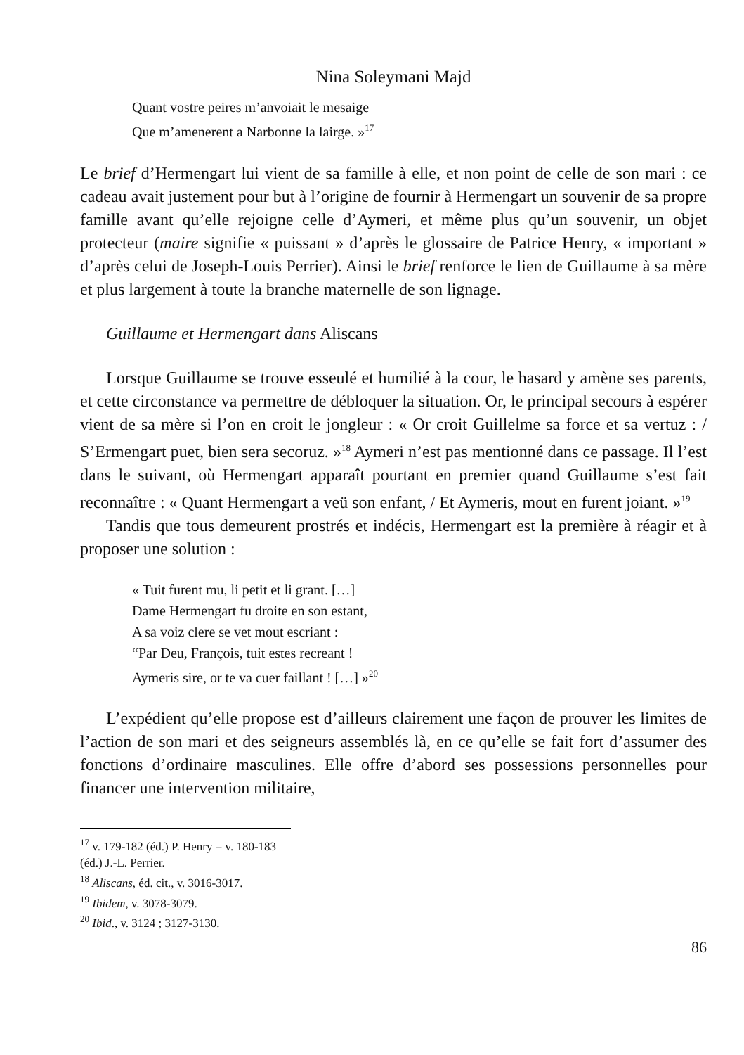Nina Soleymani Majd
Quant vostre peires m’anvoiait le mesaige
Que m’amenerent a Narbonne la lairge. »<sup>17</sup>
Le brief d’Hermengart lui vient de sa famille à elle, et non point de celle de son mari : ce cadeau avait justement pour but à l’origine de fournir à Hermengart un souvenir de sa propre famille avant qu’elle rejoigne celle d’Aymeri, et même plus qu’un souvenir, un objet protecteur (maire signifie « puissant » d’après le glossaire de Patrice Henry, « important » d’après celui de Joseph-Louis Perrier). Ainsi le brief renforce le lien de Guillaume à sa mère et plus largement à toute la branche maternelle de son lignage.
Guillaume et Hermengart dans Aliscans
Lorsque Guillaume se trouve esseulé et humilié à la cour, le hasard y amène ses parents, et cette circonstance va permettre de débloquer la situation. Or, le principal secours à espérer vient de sa mère si l’on en croit le jongleur : « Or croit Guillelme sa force et sa vertuz : / S’Ermengart puet, bien sera secoruz. »<sup>18</sup> Aymeri n’est pas mentionné dans ce passage. Il l’est dans le suivant, où Hermengart apparaît pourtant en premier quand Guillaume s’est fait reconnaître : « Quant Hermengart a veü son enfant, / Et Aymeris, mout en furent joiant. »<sup>19</sup>
Tandis que tous demeurent prostrés et indécis, Hermengart est la première à réagir et à proposer une solution :
« Tuit furent mu, li petit et li grant. […]
Dame Hermengart fu droite en son estant,
A sa voiz clere se vet mout escriant :
“Par Deu, François, tuit estes recreant !
Aymeris sire, or te va cuer faillant ! […] »<sup>20</sup>
L’expédient qu’elle propose est d’ailleurs clairement une façon de prouver les limites de l’action de son mari et des seigneurs assemblés là, en ce qu’elle se fait fort d’assumer des fonctions d’ordinaire masculines. Elle offre d’abord ses possessions personnelles pour financer une intervention militaire,
<sup>17</sup> v. 179-182 (éd.) P. Henry = v. 180-183 (éd.) J.-L. Perrier.
<sup>18</sup> Aliscans, éd. cit., v. 3016-3017.
<sup>19</sup> Ibidem, v. 3078-3079.
<sup>20</sup> Ibid., v. 3124 ; 3127-3130.
86